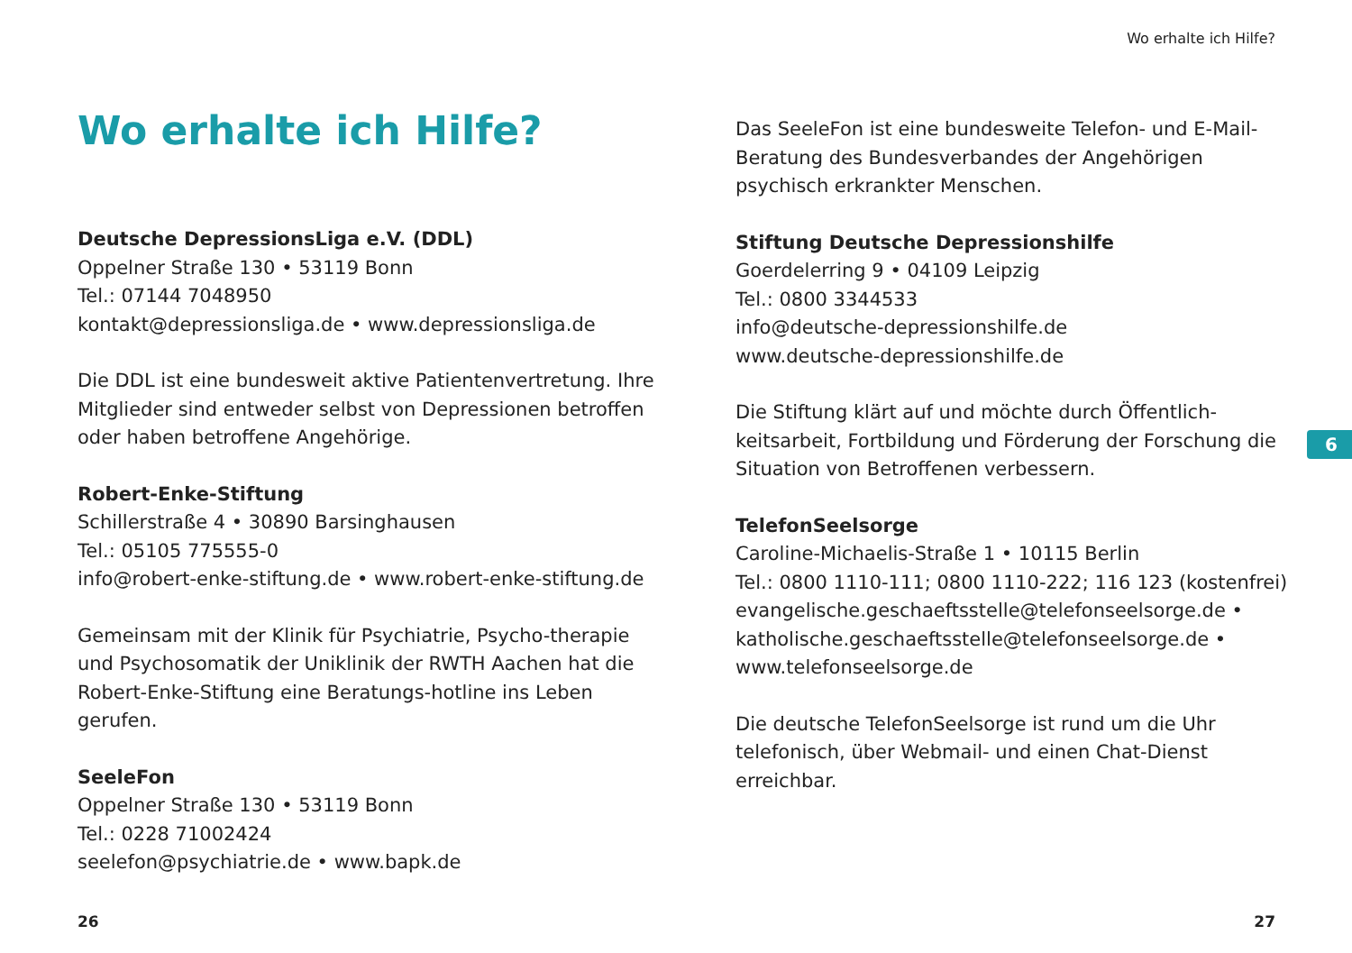Wo erhalte ich Hilfe?
Wo erhalte ich Hilfe?
Deutsche DepressionsLiga e.V. (DDL)
Oppelner Straße 130 • 53119 Bonn
Tel.: 07144 7048950
kontakt@depressionsliga.de • www.depressionsliga.de
Die DDL ist eine bundesweit aktive Patientenvertretung. Ihre Mitglieder sind entweder selbst von Depressionen betroffen oder haben betroffene Angehörige.
Robert-Enke-Stiftung
Schillerstraße 4 • 30890 Barsinghausen
Tel.: 05105 775555-0
info@robert-enke-stiftung.de • www.robert-enke-stiftung.de
Gemeinsam mit der Klinik für Psychiatrie, Psycho-therapie und Psychosomatik der Uniklinik der RWTH Aachen hat die Robert-Enke-Stiftung eine Beratungs-hotline ins Leben gerufen.
SeeleFon
Oppelner Straße 130 • 53119 Bonn
Tel.: 0228 71002424
seelefon@psychiatrie.de • www.bapk.de
Das SeeleFon ist eine bundesweite Telefon- und E-Mail-Beratung des Bundesverbandes der Angehörigen psychisch erkrankter Menschen.
Stiftung Deutsche Depressionshilfe
Goerdelerring 9 • 04109 Leipzig
Tel.: 0800 3344533
info@deutsche-depressionshilfe.de
www.deutsche-depressionshilfe.de
Die Stiftung klärt auf und möchte durch Öffentlich-keitsarbeit, Fortbildung und Förderung der Forschung die Situation von Betroffenen verbessern.
TelefonSeelsorge
Caroline-Michaelis-Straße 1 • 10115 Berlin
Tel.: 0800 1110-111; 0800 1110-222; 116 123 (kostenfrei)
evangelische.geschaeftsstelle@telefonseelsorge.de •
katholische.geschaeftsstelle@telefonseelsorge.de •
www.telefonseelsorge.de
Die deutsche TelefonSeelsorge ist rund um die Uhr telefonisch, über Webmail- und einen Chat-Dienst erreichbar.
6
26 27